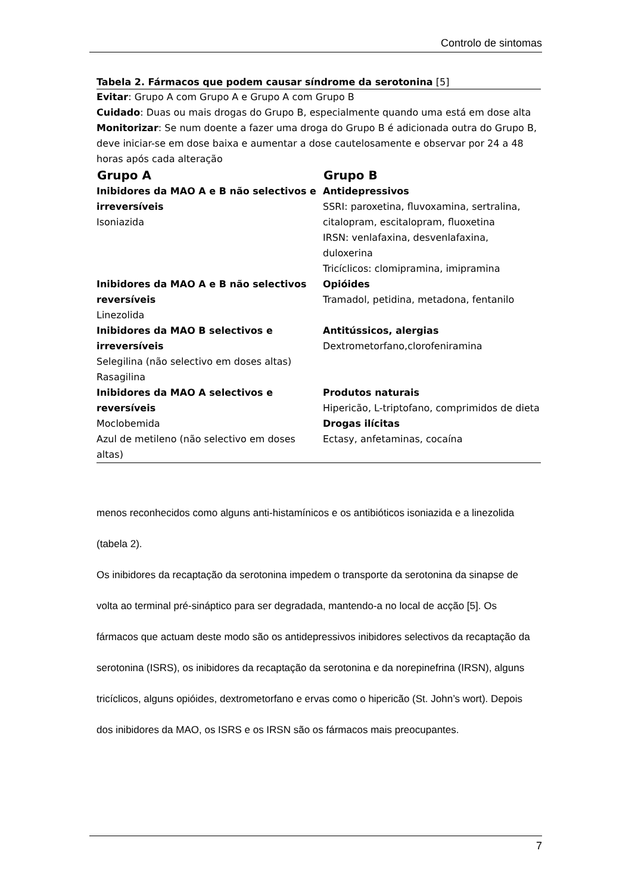Controlo de sintomas
Tabela 2. Fármacos que podem causar síndrome da serotonina [5]
Evitar: Grupo A com Grupo A e Grupo A com Grupo B
Cuidado: Duas ou mais drogas do Grupo B, especialmente quando uma está em dose alta
Monitorizar: Se num doente a fazer uma droga do Grupo B é adicionada outra do Grupo B, deve iniciar-se em dose baixa e aumentar a dose cautelosamente e observar por 24 a 48 horas após cada alteração
| Grupo A | Grupo B |
| --- | --- |
| Inibidores da MAO A e B não selectivos e irreversíveis Isoniazida | Antidepressivos SSRI: paroxetina, fluvoxamina, sertralina, citalopram, escitalopram, fluoxetina IRSN: venlafaxina, desvenlafaxina, duloxerina Tricíclicos: clomipramina, imipramina |
| Inibidores da MAO A e B não selectivos reversíveis Linezolida | Opióides Tramadol, petidina, metadona, fentanilo |
| Inibidores da MAO B selectivos e irreversíveis Selegilina (não selectivo em doses altas) Rasagilina | Antitússicos, alergias Dextrometorfano,clorofeniramina |
| Inibidores da MAO A selectivos e reversíveis | Produtos naturais Hipericão, L-triptofano, comprimidos de dieta |
| Moclobemida Azul de metileno (não selectivo em doses altas) | Drogas ilícitas Ectasy, anfetaminas, cocaína |
menos reconhecidos como alguns anti-histamínicos e os antibióticos isoniazida e a linezolida (tabela 2).
Os inibidores da recaptação da serotonina impedem o transporte da serotonina da sinapse de volta ao terminal pré-sináptico para ser degradada, mantendo-a no local de acção [5]. Os fármacos que actuam deste modo são os antidepressivos inibidores selectivos da recaptação da serotonina (ISRS), os inibidores da recaptação da serotonina e da norepinefrina (IRSN), alguns tricíclicos, alguns opióides, dextrometorfano e ervas como o hipericão (St. John’s wort). Depois dos inibidores da MAO, os ISRS e os IRSN são os fármacos mais preocupantes.
7